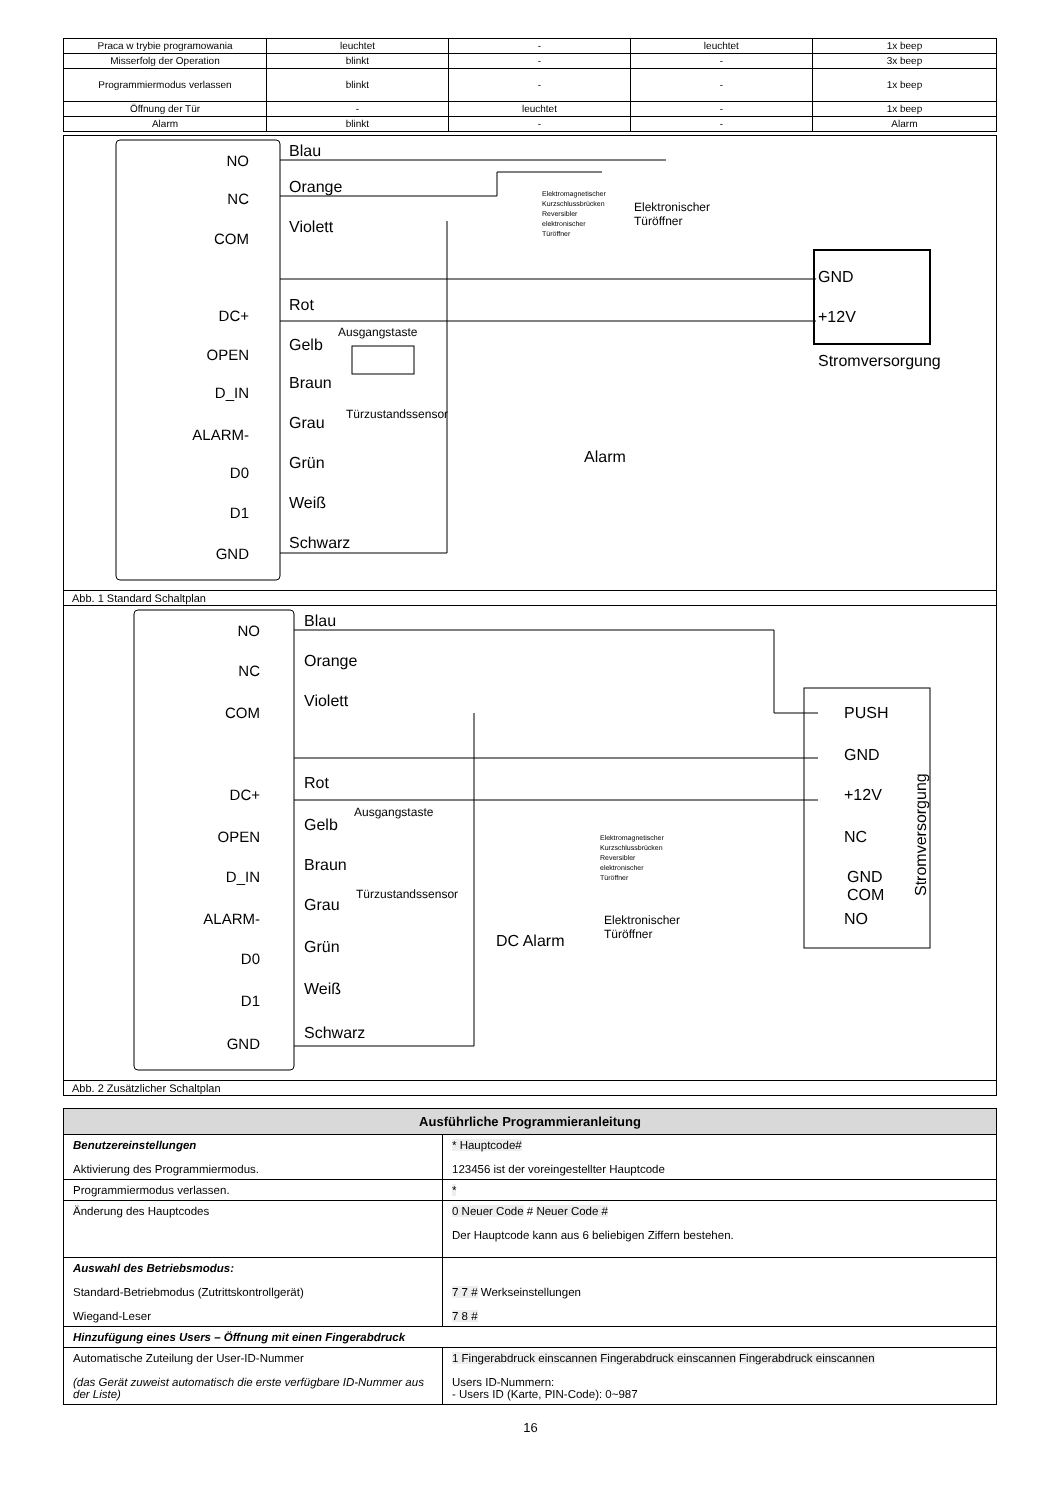| Praca w trybie programowania | leuchtet | - | leuchtet | 1x beep |
| Misserfolg der Operation | blinkt | - | - | 3x beep |
| Programmiermodus verlassen | blinkt | - | - | 1x beep |
| Öffnung der Tür | - | leuchtet | - | 1x beep |
| Alarm | blinkt | - | - | Alarm |
NO
NC
COM
DC+
OPEN
D_IN
ALARM-
D0
D1
GND
Blau
Orange
Violett
Rot
Gelb
Braun
Grau
Grün
Weiß
Schwarz
GND
+12V
Stromversorgung
Alarm
Ausgangstaste
Türzustandssensor
Elektronischer
Türöffner
Elektromagnetischer
Kurzschlussbrücken
Reversibler
elektronischer
Türöffner
Abb. 1 Standard Schaltplan
NO
NC
COM
DC+
OPEN
D_IN
ALARM-
D0
D1
GND
Blau
Orange
Violett
Rot
Gelb
Braun
Grau
Grün
Weiß
Schwarz
PUSH
GND
+12V
NC
GND
COM
NO
DC Alarm
Stromversorgung
Ausgangstaste
Türzustandssensor
Elektronischer
Türöffner
Elektromagnetischer
Kurzschlussbrücken
Reversibler
elektronischer
Türöffner
Abb. 2 Zusätzlicher Schaltplan
| Ausführliche Programmieranleitung | |
| --- | --- |
| Benutzereinstellungen Aktivierung des Programmiermodus. | * Hauptcode# 123456 ist der voreingestellter Hauptcode |
| Programmiermodus verlassen. | * |
| Änderung des Hauptcodes | 0 Neuer Code # Neuer Code # Der Hauptcode kann aus 6 beliebigen Ziffern bestehen. |
| Auswahl des Betriebsmodus: Standard-Betriebmodus (Zutrittskontrollgerät) Wiegand-Leser | 7 7 # Werkseinstellungen 7 8 # |
| Hinzufügung eines Users – Öffnung mit einen Fingerabdruck | |
| Automatische Zuteilung der User-ID-Nummer (das Gerät zuweist automatisch die erste verfügbare ID-Nummer aus der Liste) | 1 Fingerabdruck einscannen Fingerabdruck einscannen Fingerabdruck einscannen Users ID-Nummern: - Users ID (Karte, PIN-Code): 0~987 |
16